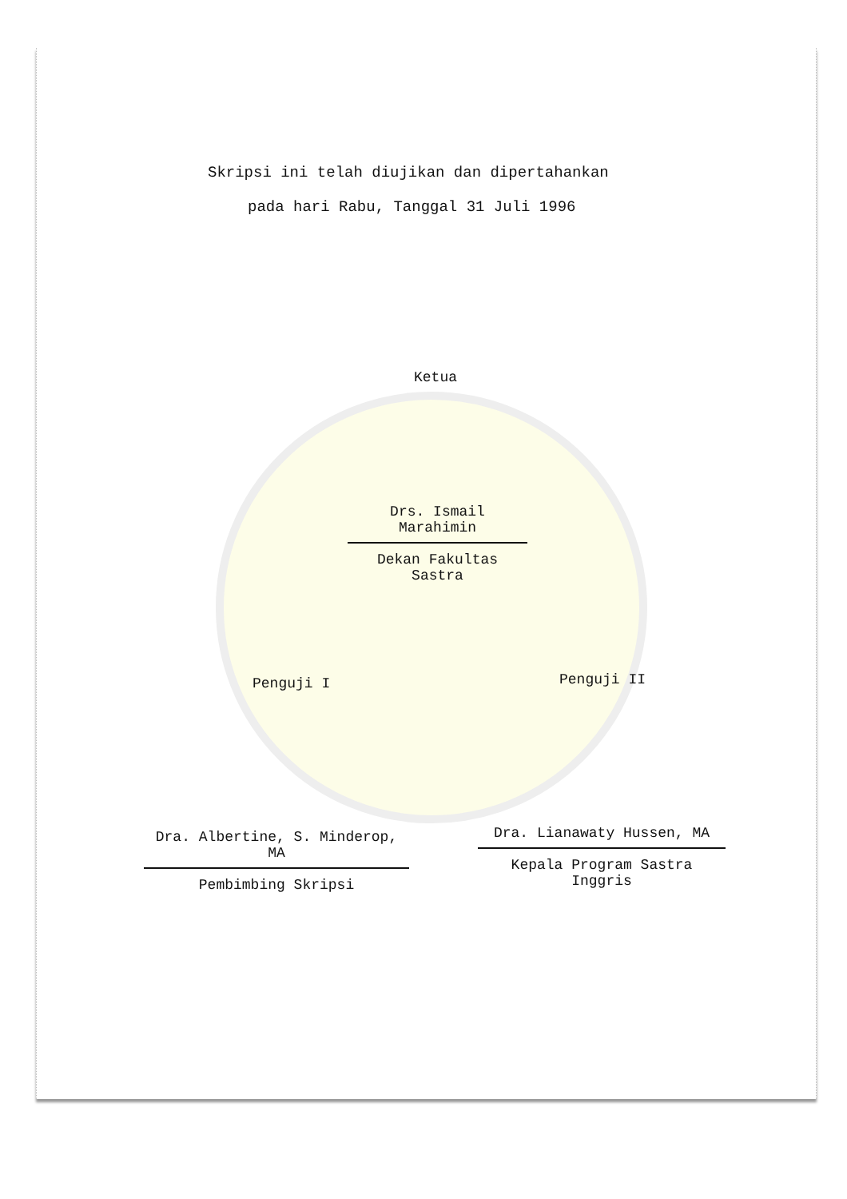Skripsi ini telah diujikan dan dipertahankan
pada hari Rabu, Tanggal 31 Juli 1996
Ketua
Drs. Ismail Marahimin
Dekan Fakultas Sastra
Penguji I Penguji II
Dra. Albertine, S. Minderop, MA
Pembimbing Skripsi
Dra. Lianawaty Hussen, MA
Kepala Program Sastra Inggris